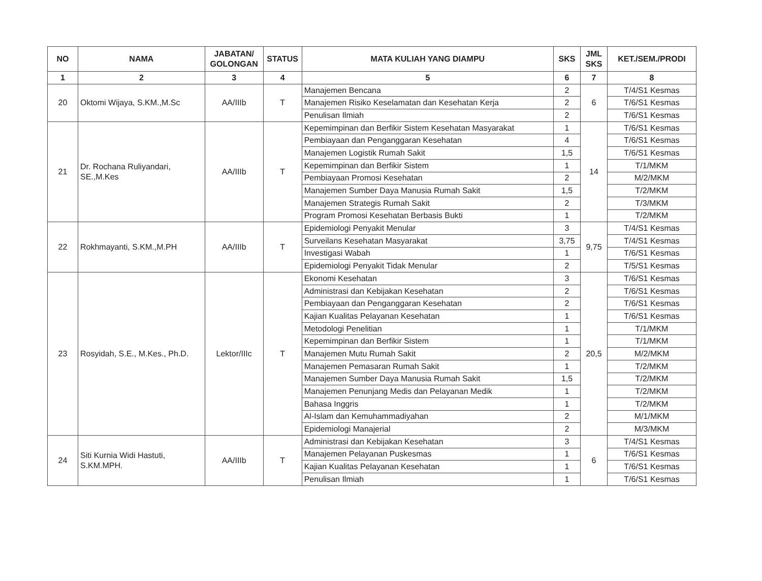| NO | NAMA | JABATAN/ GOLONGAN | STATUS | MATA KULIAH YANG DIAMPU | SKS | JML SKS | KET./SEM./PRODI |
| --- | --- | --- | --- | --- | --- | --- | --- |
| 1 | 2 | 3 | 4 | 5 | 6 | 7 | 8 |
| 20 | Oktomi Wijaya, S.KM.,M.Sc | AA/IIIb | T | Manajemen Bencana | 2 | 6 | T/4/S1 Kesmas |
| | | | | Manajemen Risiko Keselamatan dan Kesehatan Kerja | 2 | | T/6/S1 Kesmas |
| | | | | Penulisan Ilmiah | 2 | | T/6/S1 Kesmas |
| 21 | Dr. Rochana Ruliyandari, SE.,M.Kes | AA/IIIb | T | Kepemimpinan dan Berfikir Sistem Kesehatan Masyarakat | 1 | 14 | T/6/S1 Kesmas |
| | | | | Pembiayaan dan Penganggaran Kesehatan | 4 | | T/6/S1 Kesmas |
| | | | | Manajemen Logistik Rumah Sakit | 1,5 | | T/6/S1 Kesmas |
| | | | | Kepemimpinan dan Berfikir Sistem | 1 | | T/1/MKM |
| | | | | Pembiayaan Promosi Kesehatan | 2 | | M/2/MKM |
| | | | | Manajemen Sumber Daya Manusia Rumah Sakit | 1,5 | | T/2/MKM |
| | | | | Manajemen Strategis Rumah Sakit | 2 | | T/3/MKM |
| | | | | Program Promosi Kesehatan Berbasis Bukti | 1 | | T/2/MKM |
| 22 | Rokhmayanti, S.KM.,M.PH | AA/IIIb | T | Epidemiologi Penyakit Menular | 3 | 9,75 | T/4/S1 Kesmas |
| | | | | Surveilans Kesehatan Masyarakat | 3,75 | | T/4/S1 Kesmas |
| | | | | Investigasi Wabah | 1 | | T/6/S1 Kesmas |
| | | | | Epidemiologi Penyakit Tidak Menular | 2 | | T/5/S1 Kesmas |
| 23 | Rosyidah, S.E., M.Kes., Ph.D. | Lektor/IIIc | T | Ekonomi Kesehatan | 3 | 20,5 | T/6/S1 Kesmas |
| | | | | Administrasi dan Kebijakan Kesehatan | 2 | | T/6/S1 Kesmas |
| | | | | Pembiayaan dan Penganggaran Kesehatan | 2 | | T/6/S1 Kesmas |
| | | | | Kajian Kualitas Pelayanan Kesehatan | 1 | | T/6/S1 Kesmas |
| | | | | Metodologi Penelitian | 1 | | T/1/MKM |
| | | | | Kepemimpinan dan Berfikir Sistem | 1 | | T/1/MKM |
| | | | | Manajemen Mutu Rumah Sakit | 2 | | M/2/MKM |
| | | | | Manajemen Pemasaran Rumah Sakit | 1 | | T/2/MKM |
| | | | | Manajemen Sumber Daya Manusia Rumah Sakit | 1,5 | | T/2/MKM |
| | | | | Manajemen Penunjang Medis dan Pelayanan Medik | 1 | | T/2/MKM |
| | | | | Bahasa Inggris | 1 | | T/2/MKM |
| | | | | Al-Islam dan Kemuhammadiyahan | 2 | | M/1/MKM |
| | | | | Epidemiologi Manajerial | 2 | | M/3/MKM |
| 24 | Siti Kurnia Widi Hastuti, S.KM.MPH. | AA/IIIb | T | Administrasi dan Kebijakan Kesehatan | 3 | 6 | T/4/S1 Kesmas |
| | | | | Manajemen Pelayanan Puskesmas | 1 | | T/6/S1 Kesmas |
| | | | | Kajian Kualitas Pelayanan Kesehatan | 1 | | T/6/S1 Kesmas |
| | | | | Penulisan Ilmiah | 1 | | T/6/S1 Kesmas |